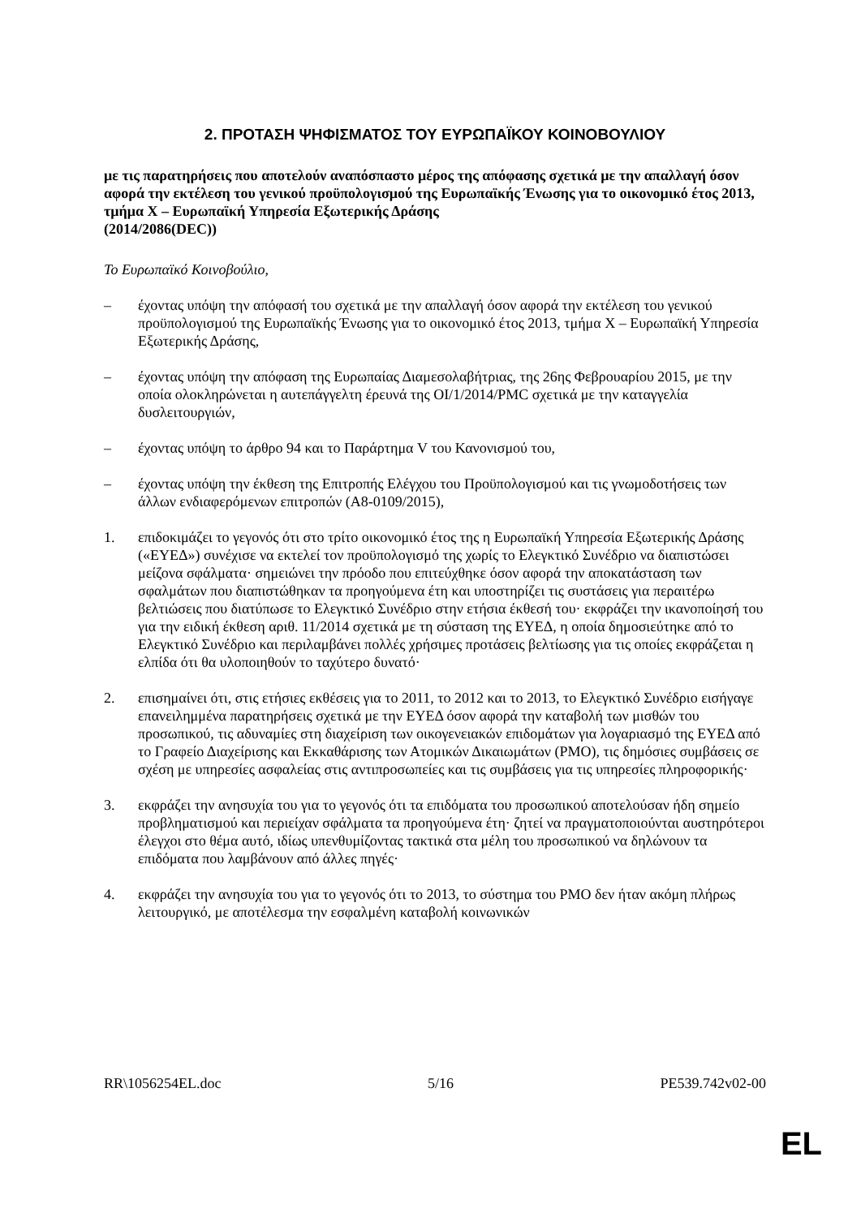2. ΠΡΟΤΑΣΗ ΨΗΦΙΣΜΑΤΟΣ ΤΟΥ ΕΥΡΩΠΑΪΚΟΥ ΚΟΙΝΟΒΟΥΛΙΟΥ
με τις παρατηρήσεις που αποτελούν αναπόσπαστο μέρος της απόφασης σχετικά με την απαλλαγή όσον αφορά την εκτέλεση του γενικού προϋπολογισμού της Ευρωπαϊκής Ένωσης για το οικονομικό έτος 2013, τμήμα X – Ευρωπαϊκή Υπηρεσία Εξωτερικής Δράσης
(2014/2086(DEC))
Το Ευρωπαϊκό Κοινοβούλιο,
– έχοντας υπόψη την απόφασή του σχετικά με την απαλλαγή όσον αφορά την εκτέλεση του γενικού προϋπολογισμού της Ευρωπαϊκής Ένωσης για το οικονομικό έτος 2013, τμήμα X – Ευρωπαϊκή Υπηρεσία Εξωτερικής Δράσης,
– έχοντας υπόψη την απόφαση της Ευρωπαίας Διαμεσολαβήτριας, της 26ης Φεβρουαρίου 2015, με την οποία ολοκληρώνεται η αυτεπάγγελτη έρευνά της OI/1/2014/PMC σχετικά με την καταγγελία δυσλειτουργιών,
– έχοντας υπόψη το άρθρο 94 και το Παράρτημα V του Κανονισμού του,
– έχοντας υπόψη την έκθεση της Επιτροπής Ελέγχου του Προϋπολογισμού και τις γνωμοδοτήσεις των άλλων ενδιαφερόμενων επιτροπών (A8-0109/2015),
1. επιδοκιμάζει το γεγονός ότι στο τρίτο οικονομικό έτος της η Ευρωπαϊκή Υπηρεσία Εξωτερικής Δράσης («ΕΥΕΔ») συνέχισε να εκτελεί τον προϋπολογισμό της χωρίς το Ελεγκτικό Συνέδριο να διαπιστώσει μείζονα σφάλματα· σημειώνει την πρόοδο που επιτεύχθηκε όσον αφορά την αποκατάσταση των σφαλμάτων που διαπιστώθηκαν τα προηγούμενα έτη και υποστηρίζει τις συστάσεις για περαιτέρω βελτιώσεις που διατύπωσε το Ελεγκτικό Συνέδριο στην ετήσια έκθεσή του· εκφράζει την ικανοποίησή του για την ειδική έκθεση αριθ. 11/2014 σχετικά με τη σύσταση της ΕΥΕΔ, η οποία δημοσιεύτηκε από το Ελεγκτικό Συνέδριο και περιλαμβάνει πολλές χρήσιμες προτάσεις βελτίωσης για τις οποίες εκφράζεται η ελπίδα ότι θα υλοποιηθούν το ταχύτερο δυνατό·
2. επισημαίνει ότι, στις ετήσιες εκθέσεις για το 2011, το 2012 και το 2013, το Ελεγκτικό Συνέδριο εισήγαγε επανειλημμένα παρατηρήσεις σχετικά με την ΕΥΕΔ όσον αφορά την καταβολή των μισθών του προσωπικού, τις αδυναμίες στη διαχείριση των οικογενειακών επιδομάτων για λογαριασμό της ΕΥΕΔ από το Γραφείο Διαχείρισης και Εκκαθάρισης των Ατομικών Δικαιωμάτων (PMO), τις δημόσιες συμβάσεις σε σχέση με υπηρεσίες ασφαλείας στις αντιπροσωπείες και τις συμβάσεις για τις υπηρεσίες πληροφορικής·
3. εκφράζει την ανησυχία του για το γεγονός ότι τα επιδόματα του προσωπικού αποτελούσαν ήδη σημείο προβληματισμού και περιείχαν σφάλματα τα προηγούμενα έτη· ζητεί να πραγματοποιούνται αυστηρότεροι έλεγχοι στο θέμα αυτό, ιδίως υπενθυμίζοντας τακτικά στα μέλη του προσωπικού να δηλώνουν τα επιδόματα που λαμβάνουν από άλλες πηγές·
4. εκφράζει την ανησυχία του για το γεγονός ότι το 2013, το σύστημα του PMO δεν ήταν ακόμη πλήρως λειτουργικό, με αποτέλεσμα την εσφαλμένη καταβολή κοινωνικών
RR\1056254EL.doc 5/16 PE539.742v02-00
EL